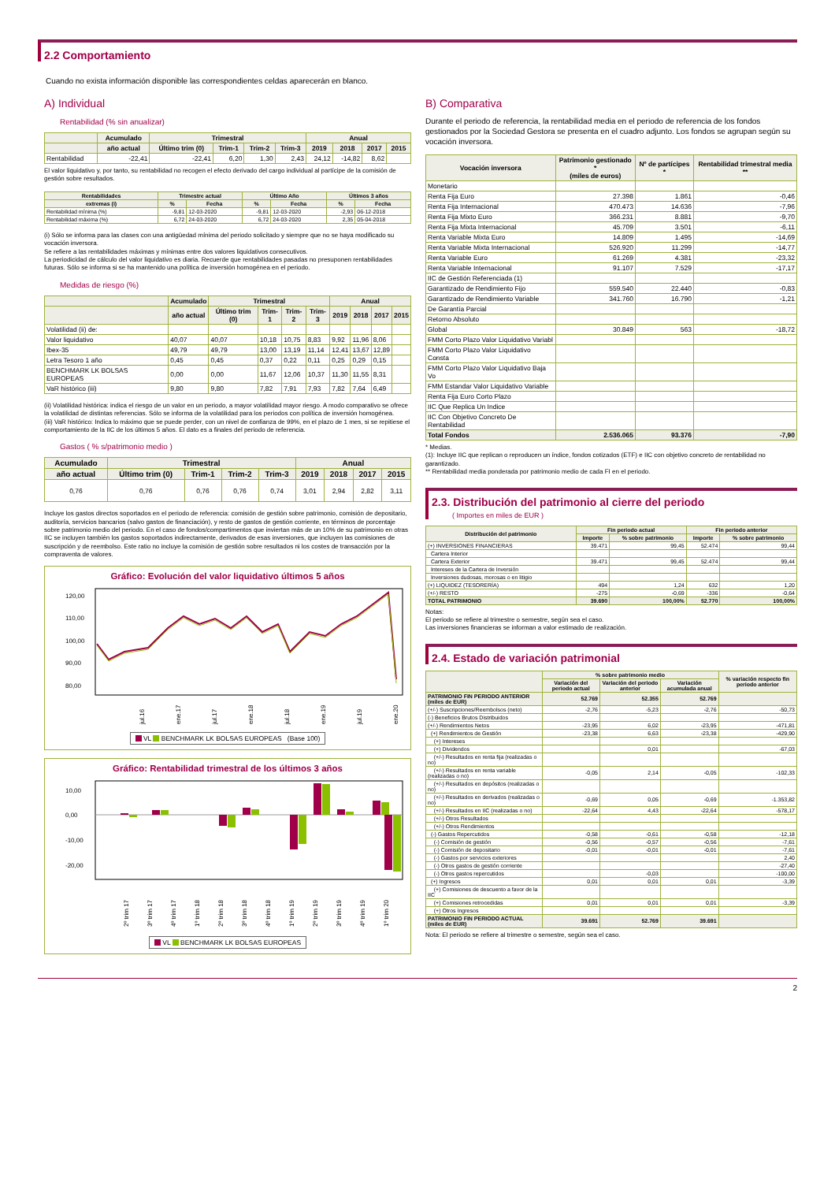2.2 Comportamiento
Cuando no exista información disponible las correspondientes celdas aparecerán en blanco.
A) Individual
Rentabilidad (% sin anualizar)
| | Acumulado | Trimestral | | | | Anual | | | |
| --- | --- | --- | --- | --- | --- | --- | --- | --- | --- |
| | año actual | Último trim (0) | Trim-1 | Trim-2 | Trim-3 | 2019 | 2018 | 2017 | 2015 |
| Rentabilidad | -22,41 | -22,41 | 6,20 | 1,30 | 2,43 | 24,12 | -14,82 | 8,62 | |
El valor liquidativo y, por tanto, su rentabilidad no recogen el efecto derivado del cargo individual al partícipe de la comisión de gestión sobre resultados.
| Rentabilidades | Trimestre actual | | Último Año | | Últimos 3 años | |
| --- | --- | --- | --- | --- | --- | --- |
| extremas (i) | % | Fecha | % | Fecha | % | Fecha |
| Rentabilidad mínima (%) | -9,81 | 12-03-2020 | -9,81 | 12-03-2020 | -2,93 | 06-12-2018 |
| Rentabilidad máxima (%) | 6,72 | 24-03-2020 | 6,72 | 24-03-2020 | 2,35 | 05-04-2018 |
(i) Sólo se informa para las clases con una antigüedad mínima del periodo solicitado y siempre que no se haya modificado su vocación inversora.
Se refiere a las rentabilidades máximas y mínimas entre dos valores liquidativos consecutivos.
La periodicidad de cálculo del valor liquidativo es diaria. Recuerde que rentabilidades pasadas no presuponen rentabilidades futuras. Sólo se informa si se ha mantenido una política de inversión homogénea en el periodo.
Medidas de riesgo (%)
| | Acumulado | Trimestral | | | | Anual | | | |
| --- | --- | --- | --- | --- | --- | --- | --- | --- | --- |
| | año actual | Último trim (0) | Trim-1 | Trim-2 | Trim-3 | 2019 | 2018 | 2017 | 2015 |
| Volatilidad (ii) de: | | | | | | | | | |
| Valor liquidativo | 40,07 | 40,07 | 10,18 | 10,75 | 8,83 | 9,92 | 11,96 | 8,06 | |
| Ibex-35 | 49,79 | 49,79 | 13,00 | 13,19 | 11,14 | 12,41 | 13,67 | 12,89 | |
| Letra Tesoro 1 año | 0,45 | 0,45 | 0,37 | 0,22 | 0,11 | 0,25 | 0,29 | 0,15 | |
| BENCHMARK LK BOLSAS EUROPEAS | 0,00 | 0,00 | 11,67 | 12,06 | 10,37 | 11,30 | 11,55 | 8,31 | |
| VaR histórico (iii) | 9,80 | 9,80 | 7,82 | 7,91 | 7,93 | 7,82 | 7,64 | 6,49 | |
(ii) Volatilidad histórica: indica el riesgo de un valor en un periodo, a mayor volatilidad mayor riesgo. A modo comparativo se ofrece la volatilidad de distintas referencias. Sólo se informa de la volatilidad para los periodos con política de inversión homogénea.
(iii) VaR histórico: Indica lo máximo que se puede perder, con un nivel de confianza de 99%, en el plazo de 1 mes, si se repitiese el comportamiento de la IIC de los últimos 5 años. El dato es a finales del periodo de referencia.
Gastos ( % s/patrimonio medio )
| Acumulado | Trimestral | | | | Anual | | | |
| --- | --- | --- | --- | --- | --- | --- | --- | --- |
| año actual | Último trim (0) | Trim-1 | Trim-2 | Trim-3 | 2019 | 2018 | 2017 | 2015 |
| 0,76 | 0,76 | 0,76 | 0,76 | 0,74 | 3,01 | 2,94 | 2,82 | 3,11 |
Incluye los gastos directos soportados en el periodo de referencia: comisión de gestión sobre patrimonio, comisión de depositario, auditoría, servicios bancarios (salvo gastos de financiación), y resto de gastos de gestión corriente, en términos de porcentaje sobre patrimonio medio del periodo. En el caso de fondos/compartimentos que inviertan más de un 10% de su patrimonio en otras IIC se incluyen también los gastos soportados indirectamente, derivados de esas inversiones, que incluyen las comisiones de suscripción y de reembolso. Este ratio no incluye la comisión de gestión sobre resultados ni los costes de transacción por la compraventa de valores.
Gráfico: Evolución del valor liquidativo últimos 5 años
120,00
110,00
100,00
90,00
80,00
jul.16
ene.17
jul.17
ene.18
jul.18
ene.19
jul.19
ene.20
VL BENCHMARK LK BOLSAS EUROPEAS (Base 100)
Gráfico: Rentabilidad trimestral de los últimos 3 años
10,00
0,00
-10,00
-20,00
2º trim 17
3º trim 17
4º trim 17
1º trim 18
2º trim 18
3º trim 18
4º trim 18
1º trim 19
2º trim 19
3º trim 19
4º trim 19
1º trim 20
VL BENCHMARK LK BOLSAS EUROPEAS
B) Comparativa
Durante el periodo de referencia, la rentabilidad media en el periodo de referencia de los fondos gestionados por la Sociedad Gestora se presenta en el cuadro adjunto. Los fondos se agrupan según su vocación inversora.
| Vocación inversora | Patrimonio gestionado * (miles de euros) | Nº de partícipes * | Rentabilidad trimestral media ** |
| --- | --- | --- | --- |
| Monetario | | | |
| Renta Fija Euro | 27.398 | 1.861 | -0,46 |
| Renta Fija Internacional | 470.473 | 14.636 | -7,96 |
| Renta Fija Mixto Euro | 366.231 | 8.881 | -9,70 |
| Renta Fija Mixta Internacional | 45.709 | 3.501 | -6,11 |
| Renta Variable Mixta Euro | 14.809 | 1.495 | -14,69 |
| Renta Variable Mixta Internacional | 526.920 | 11.299 | -14,77 |
| Renta Variable Euro | 61.269 | 4.381 | -23,32 |
| Renta Variable Internacional | 91.107 | 7.529 | -17,17 |
| IIC de Gestión Referenciada (1) | | | |
| Garantizado de Rendimiento Fijo | 559.540 | 22.440 | -0,83 |
| Garantizado de Rendimiento Variable | 341.760 | 16.790 | -1,21 |
| De Garantía Parcial | | | |
| Retorno Absoluto | | | |
| Global | 30.849 | 563 | -18,72 |
| FMM Corto Plazo Valor Liquidativo Variabl | | | |
| FMM Corto Plazo Valor Liquidativo Consta | | | |
| FMM Corto Plazo Valor Liquidativo Baja Vo | | | |
| FMM Estandar Valor Liquidativo Variable | | | |
| Renta Fija Euro Corto Plazo | | | |
| IIC Que Replica Un Indice | | | |
| IIC Con Objetivo Concreto De Rentabilidad | | | |
| Total Fondos | 2.536.065 | 93.376 | -7,90 |
* Medias.
(1): Incluye IIC que replican o reproducen un índice, fondos cotizados (ETF) e IIC con objetivo concreto de rentabilidad no garantizado.
** Rentabilidad media ponderada por patrimonio medio de cada FI en el periodo.
2.3. Distribución del patrimonio al cierre del periodo
( Importes en miles de EUR )
| Distribución del patrimonio | Fin periodo actual | | Fin periodo anterior | |
| --- | --- | --- | --- | --- |
| | Importe | % sobre patrimonio | Importe | % sobre patrimonio |
| (+) INVERSIONES FINANCIERAS | 39.471 | 99,45 | 52.474 | 99,44 |
| Cartera Interior | | | | |
| Cartera Exterior | 39.471 | 99,45 | 52.474 | 99,44 |
| Intereses de la Cartera de Inversión | | | | |
| Inversiones dudosas, morosas o en litigio | | | | |
| (+) LIQUIDEZ (TESORERÍA) | 494 | 1,24 | 632 | 1,20 |
| (+/-) RESTO | -275 | -0,69 | -336 | -0,64 |
| TOTAL PATRIMONIO | 39.690 | 100,00% | 52.770 | 100,00% |
Notas:
El periodo se refiere al trimestre o semestre, según sea el caso.
Las inversiones financieras se informan a valor estimado de realización.
2.4. Estado de variación patrimonial
| | % sobre patrimonio medio | | | % variación respecto fin periodo anterior |
| --- | --- | --- | --- | --- |
| | Variación del periodo actual | Variación del periodo anterior | Variación acumulada anual | |
| PATRIMONIO FIN PERIODO ANTERIOR (miles de EUR) | 52.769 | 52.355 | 52.769 | |
| (+/-) Suscripciones/Reembolsos (neto) | -2,76 | -5,23 | -2,76 | -50,73 |
| (-) Beneficios Brutos Distribuidos | | | | |
| (+/-) Rendimientos Netos | -23,95 | 6,02 | -23,95 | -471,81 |
| (+) Rendimientos de Gestión | -23,38 | 6,63 | -23,38 | -429,90 |
| (+) Intereses | | | | |
| (+) Dividendos | | 0,01 | | -67,03 |
| (+/-) Resultados en renta fija (realizadas o no) | | | | |
| (+/-) Resultados en renta variable (realizadas o no) | -0,05 | 2,14 | -0,05 | -102,33 |
| (+/-) Resultados en depósitos (realizadas o no) | | | | |
| (+/-) Resultados en derivados (realizadas o no) | -0,69 | 0,05 | -0,69 | -1.353,82 |
| (+/-) Resultados en IIC (realizadas o no) | -22,64 | 4,43 | -22,64 | -578,17 |
| (+/-) Otros Resultados | | | | |
| (+/-) Otros Rendimientos | | | | |
| (-) Gastos Repercutidos | -0,58 | -0,61 | -0,58 | -12,18 |
| (-) Comisión de gestión | -0,56 | -0,57 | -0,56 | -7,61 |
| (-) Comisión de depositario | -0,01 | -0,01 | -0,01 | -7,61 |
| (-) Gastos por servicios exteriores | | | | 2,40 |
| (-) Otros gastos de gestión corriente | | | | -27,40 |
| (-) Otros gastos repercutidos | | -0,03 | | -100,00 |
| (+) Ingresos | 0,01 | 0,01 | 0,01 | -3,39 |
| (+) Comisiones de descuento a favor de la IIC | | | | |
| (+) Comisiones retrocedidas | 0,01 | 0,01 | 0,01 | -3,39 |
| (+) Otros Ingresos | | | | |
| PATRIMONIO FIN PERIODO ACTUAL (miles de EUR) | 39.691 | 52.769 | 39.691 | |
Nota: El periodo se refiere al trimestre o semestre, según sea el caso.
2